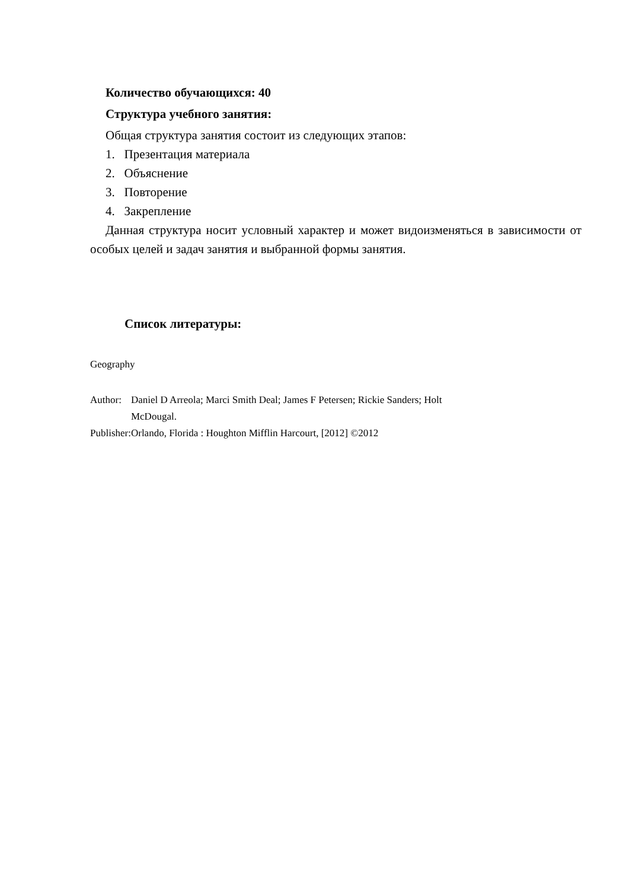Количество обучающихся: 40
Структура учебного занятия:
Общая структура занятия состоит из следующих этапов:
1. Презентация материала
2. Объяснение
3. Повторение
4. Закрепление
Данная структура носит условный характер и может видоизменяться в зависимости от особых целей и задач занятия и выбранной формы занятия.
Список литературы:
Geography
| Author: | Daniel D Arreola; Marci Smith Deal; James F Petersen; Rickie Sanders; Holt McDougal. |
| Publisher: | Orlando, Florida : Houghton Mifflin Harcourt, [2012] ©2012 |